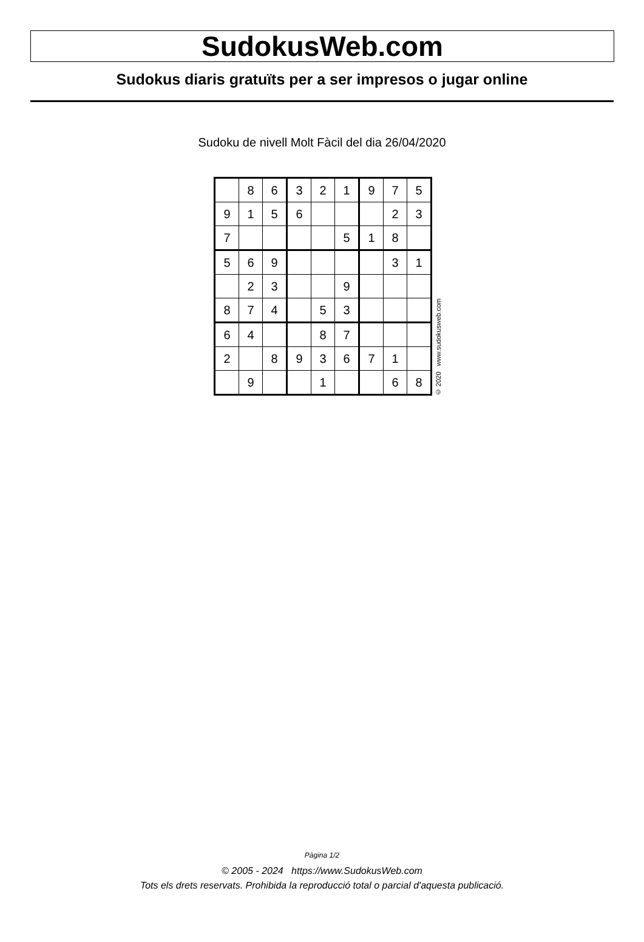SudokusWeb.com
Sudokus diaris gratuïts per a ser impresos o jugar online
Sudoku de nivell Molt Fàcil del dia 26/04/2020
| | 8 | 6 | 3 | 2 | 1 | 9 | 7 | 5 |
| 9 | 1 | 5 | 6 | | | | 2 | 3 |
| 7 | | | | | 5 | 1 | 8 | |
| 5 | 6 | 9 | | | | | 3 | 1 |
| | 2 | 3 | | | 9 | | | |
| 8 | 7 | 4 | | 5 | 3 | | | |
| 6 | 4 | | | 8 | 7 | | | |
| 2 | | 8 | 9 | 3 | 6 | 7 | 1 | |
| | 9 | | | 1 | | | 6 | 8 |
© 2020 www.sudokusweb.com
Pàgina 1/2
© 2005 - 2024 https://www.SudokusWeb.com
Tots els drets reservats. Prohibida la reproducció total o parcial d'aquesta publicació.